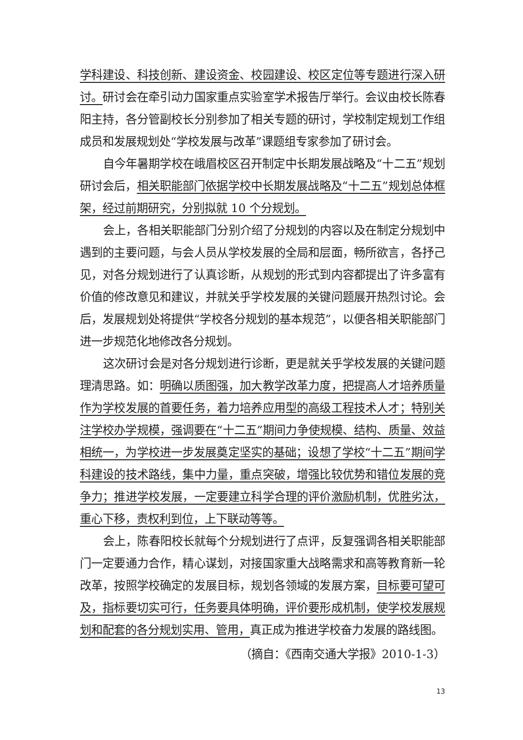学科建设、科技创新、建设资金、校园建设、校区定位等专题进行深入研讨。研讨会在牵引动力国家重点实验室学术报告厅举行。会议由校长陈春阳主持，各分管副校长分别参加了相关专题的研讨，学校制定规划工作组成员和发展规划处“学校发展与改革”课题组专家参加了研讨会。
自今年暑期学校在峨眉校区召开制定中长期发展战略及“十二五”规划研讨会后，相关职能部门依据学校中长期发展战略及“十二五”规划总体框架，经过前期研究，分别拟就 10 个分规划。
会上，各相关职能部门分别介绍了分规划的内容以及在制定分规划中遇到的主要问题，与会人员从学校发展的全局和层面，畅所欲言，各抒己见，对各分规划进行了认真诊断，从规划的形式到内容都提出了许多富有价值的修改意见和建议，并就关乎学校发展的关键问题展开热烈讨论。会后，发展规划处将提供“学校各分规划的基本规范”，以便各相关职能部门进一步规范化地修改各分规划。
这次研讨会是对各分规划进行诊断，更是就关乎学校发展的关键问题理清思路。如：明确以质图强，加大教学改革力度，把提高人才培养质量作为学校发展的首要任务，着力培养应用型的高级工程技术人才；特别关注学校办学规模，强调要在“十二五”期间力争使规模、结构、质量、效益相统一，为学校进一步发展奠定坚实的基础；设想了学校“十二五”期间学科建设的技术路线，集中力量，重点突破，增强比较优势和错位发展的竞争力；推进学校发展，一定要建立科学合理的评价激励机制，优胜劣汰，重心下移，责权利到位，上下联动等等。
会上，陈春阳校长就每个分规划进行了点评，反复强调各相关职能部门一定要通力合作，精心谋划，对接国家重大战略需求和高等教育新一轮改革，按照学校确定的发展目标，规划各领域的发展方案，目标要可望可及，指标要切实可行，任务要具体明确，评价要形成机制，使学校发展规划和配套的各分规划实用、管用，真正成为推进学校奋力发展的路线图。
（摘自：《西南交通大学报》2010-1-3）
13